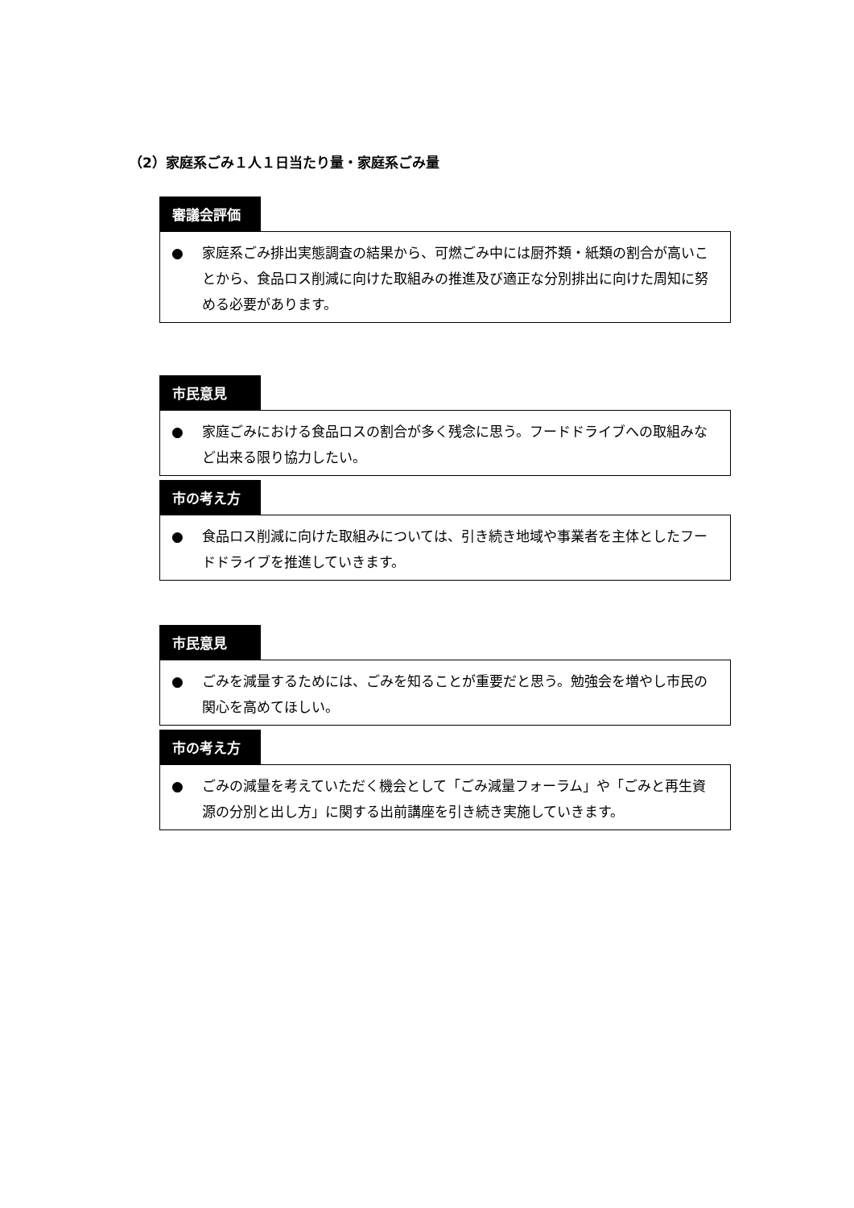（2）家庭系ごみ１人１日当たり量・家庭系ごみ量
審議会評価
● 家庭系ごみ排出実態調査の結果から、可燃ごみ中には厨芥類・紙類の割合が高いことから、食品ロス削減に向けた取組みの推進及び適正な分別排出に向けた周知に努める必要があります。
市民意見
● 家庭ごみにおける食品ロスの割合が多く残念に思う。フードドライブへの取組みなど出来る限り協力したい。
市の考え方
● 食品ロス削減に向けた取組みについては、引き続き地域や事業者を主体としたフードドライブを推進していきます。
市民意見
● ごみを減量するためには、ごみを知ることが重要だと思う。勉強会を増やし市民の関心を高めてほしい。
市の考え方
● ごみの減量を考えていただく機会として「ごみ減量フォーラム」や「ごみと再生資源の分別と出し方」に関する出前講座を引き続き実施していきます。